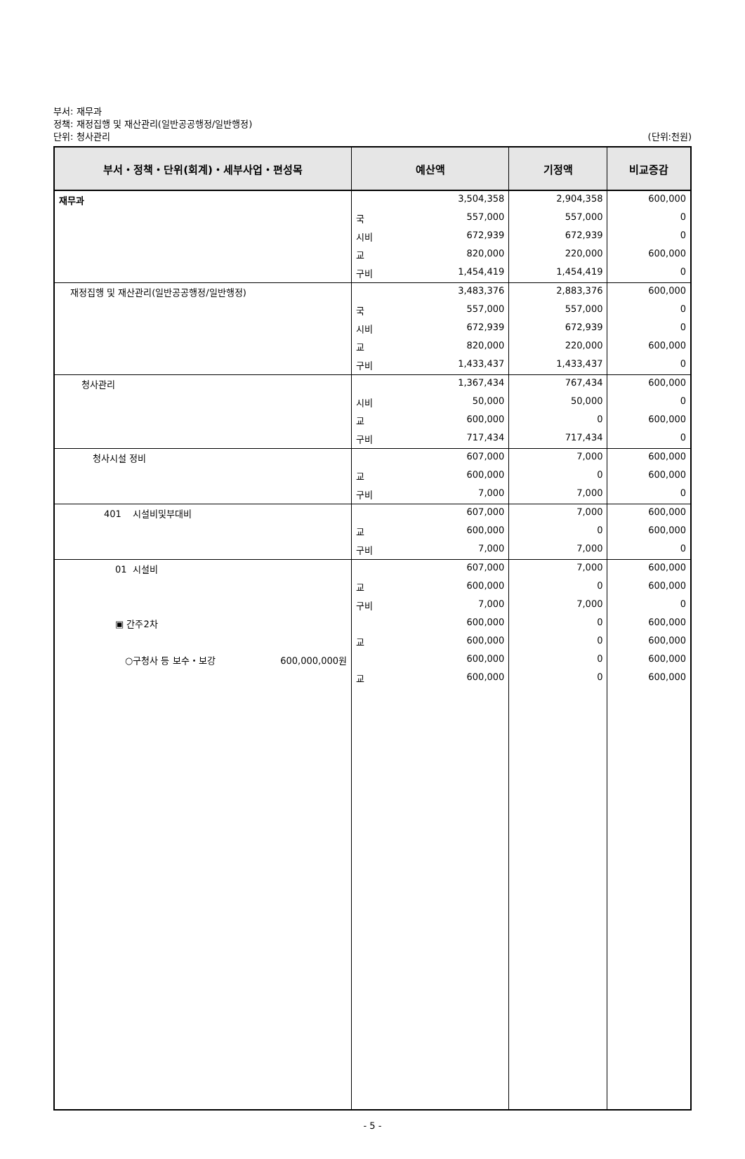부서: 재무과
정책: 재정집행 및 재산관리(일반공공행정/일반행정)
단위: 청사관리
(단위:천원)
| 부서・정책・단위(회계)・세부사업・편성목 | 예산액 | 기정액 | 비교증감 |
| --- | --- | --- | --- |
| 재무과 | 3,504,358 | 2,904,358 | 600,000 |
| | 국 557,000 | 557,000 | 0 |
| | 시비 672,939 | 672,939 | 0 |
| | 교 820,000 | 220,000 | 600,000 |
| | 구비 1,454,419 | 1,454,419 | 0 |
| 재정집행 및 재산관리(일반공공행정/일반행정) | 3,483,376 | 2,883,376 | 600,000 |
| | 국 557,000 | 557,000 | 0 |
| | 시비 672,939 | 672,939 | 0 |
| | 교 820,000 | 220,000 | 600,000 |
| | 구비 1,433,437 | 1,433,437 | 0 |
| 청사관리 | 1,367,434 | 767,434 | 600,000 |
| | 시비 50,000 | 50,000 | 0 |
| | 교 600,000 | 0 | 600,000 |
| | 구비 717,434 | 717,434 | 0 |
| 청사시설 정비 | 607,000 | 7,000 | 600,000 |
| | 교 600,000 | 0 | 600,000 |
| | 구비 7,000 | 7,000 | 0 |
| 401 시설비및부대비 | 607,000 | 7,000 | 600,000 |
| | 교 600,000 | 0 | 600,000 |
| | 구비 7,000 | 7,000 | 0 |
| 01 시설비 | 607,000 | 7,000 | 600,000 |
| | 교 600,000 | 0 | 600,000 |
| | 구비 7,000 | 7,000 | 0 |
| ▣ 간주2차 | 600,000 | 0 | 600,000 |
| | 교 600,000 | 0 | 600,000 |
| ○구청사 등 보수・보강 600,000,000원 | 600,000 | 0 | 600,000 |
| | 교 600,000 | 0 | 600,000 |
- 5 -